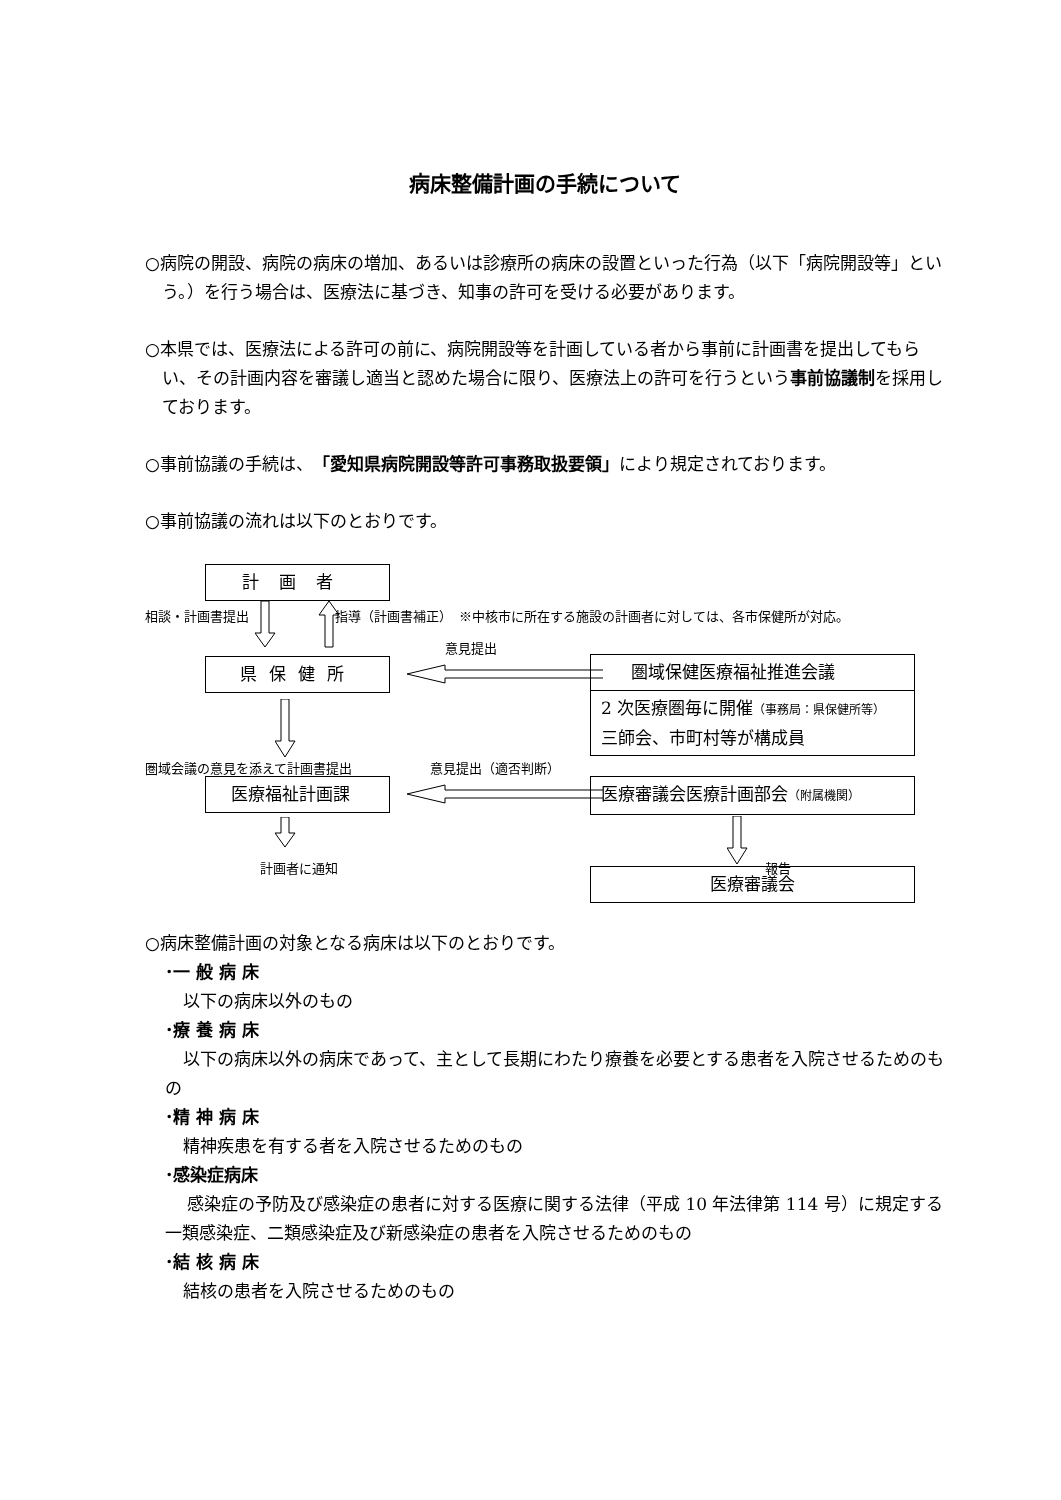病床整備計画の手続について
○病院の開設、病院の病床の増加、あるいは診療所の病床の設置といった行為（以下「病院開設等」という。）を行う場合は、医療法に基づき、知事の許可を受ける必要があります。
○本県では、医療法による許可の前に、病院開設等を計画している者から事前に計画書を提出してもらい、その計画内容を審議し適当と認めた場合に限り、医療法上の許可を行うという事前協議制を採用しております。
○事前協議の手続は、「愛知県病院開設等許可事務取扱要領」により規定されております。
○事前協議の流れは以下のとおりです。
計画者
相談・計画書提出 指導（計画書補正）　※中核市に所在する施設の計画者に対しては、各市保健所が対応。
意見提出
県保健所
圏域保健医療福祉推進会議
2 次医療圏毎に開催（事務局：県保健所等）
三師会、市町村等が構成員
圏域会議の意見を添えて計画書提出 意見提出（適否判断）
医療福祉計画課 医療審議会医療計画部会（附属機関）
計画者に通知 報告
医療審議会
○病床整備計画の対象となる病床は以下のとおりです。
･一 般 病 床
以下の病床以外のもの
･療 養 病 床
以下の病床以外の病床であって、主として長期にわたり療養を必要とする患者を入院させるためのもの
･精 神 病 床
精神疾患を有する者を入院させるためのもの
･感染症病床
感染症の予防及び感染症の患者に対する医療に関する法律（平成 10 年法律第 114 号）に規定する一類感染症、二類感染症及び新感染症の患者を入院させるためのもの
･結 核 病 床
結核の患者を入院させるためのもの